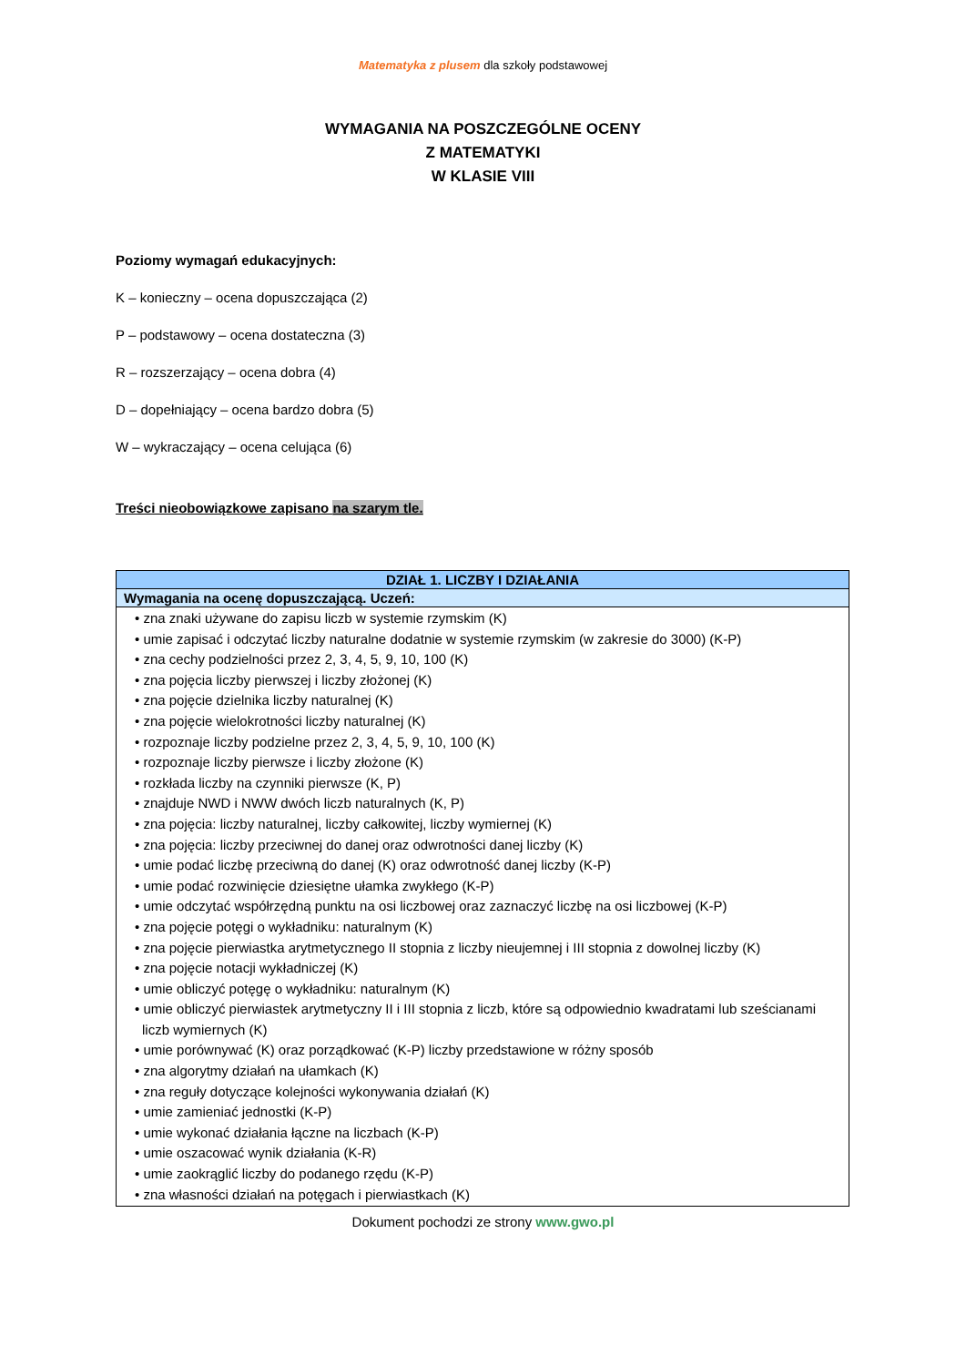Matematyka z plusem dla szkoły podstawowej
WYMAGANIA NA POSZCZEGÓLNE OCENY
Z MATEMATYKI
W KLASIE VIII
Poziomy wymagań edukacyjnych:
K – konieczny – ocena dopuszczająca (2)
P – podstawowy – ocena dostateczna (3)
R – rozszerzający – ocena dobra (4)
D – dopełniający – ocena bardzo dobra (5)
W – wykraczający – ocena celująca (6)
Treści nieobowiązkowe zapisano na szarym tle.
| DZIAŁ 1. LICZBY I DZIAŁANIA |
| Wymagania na ocenę dopuszczającą. Uczeń: |
| • zna znaki używane do zapisu liczb w systemie rzymskim (K) • umie zapisać i odczytać liczby naturalne dodatnie w systemie rzymskim (w zakresie do 3000) (K-P) • zna cechy podzielności przez 2, 3, 4, 5, 9, 10, 100 (K) • zna pojęcia liczby pierwszej i liczby złożonej (K) • zna pojęcie dzielnika liczby naturalnej (K) • zna pojęcie wielokrotności liczby naturalnej (K) • rozpoznaje liczby podzielne przez 2, 3, 4, 5, 9, 10, 100 (K) • rozpoznaje liczby pierwsze i liczby złożone (K) • rozkłada liczby na czynniki pierwsze (K, P) • znajduje NWD i NWW dwóch liczb naturalnych (K, P) • zna pojęcia: liczby naturalnej, liczby całkowitej, liczby wymiernej (K) • zna pojęcia: liczby przeciwnej do danej oraz odwrotności danej liczby (K) • umie podać liczbę przeciwną do danej (K) oraz odwrotność danej liczby (K-P) • umie podać rozwinięcie dziesiętne ułamka zwykłego (K-P) • umie odczytać współrzędną punktu na osi liczbowej oraz zaznaczyć liczbę na osi liczbowej (K-P) • zna pojęcie potęgi o wykładniku: naturalnym (K) • zna pojęcie pierwiastka arytmetycznego II stopnia z liczby nieujemnej i III stopnia z dowolnej liczby (K) • zna pojęcie notacji wykładniczej (K) • umie obliczyć potęgę o wykładniku: naturalnym (K) • umie obliczyć pierwiastek arytmetyczny II i III stopnia z liczb, które są odpowiednio kwadratami lub sześcianami liczb wymiernych (K) • umie porównywać (K) oraz porządkować (K-P) liczby przedstawione w różny sposób • zna algorytmy działań na ułamkach (K) • zna reguły dotyczące kolejności wykonywania działań (K) • umie zamieniać jednostki (K-P) • umie wykonać działania łączne na liczbach (K-P) • umie oszacować wynik działania (K-R) • umie zaokrąglić liczby do podanego rzędu (K-P) • zna własności działań na potęgach i pierwiastkach (K) |
Dokument pochodzi ze strony www.gwo.pl